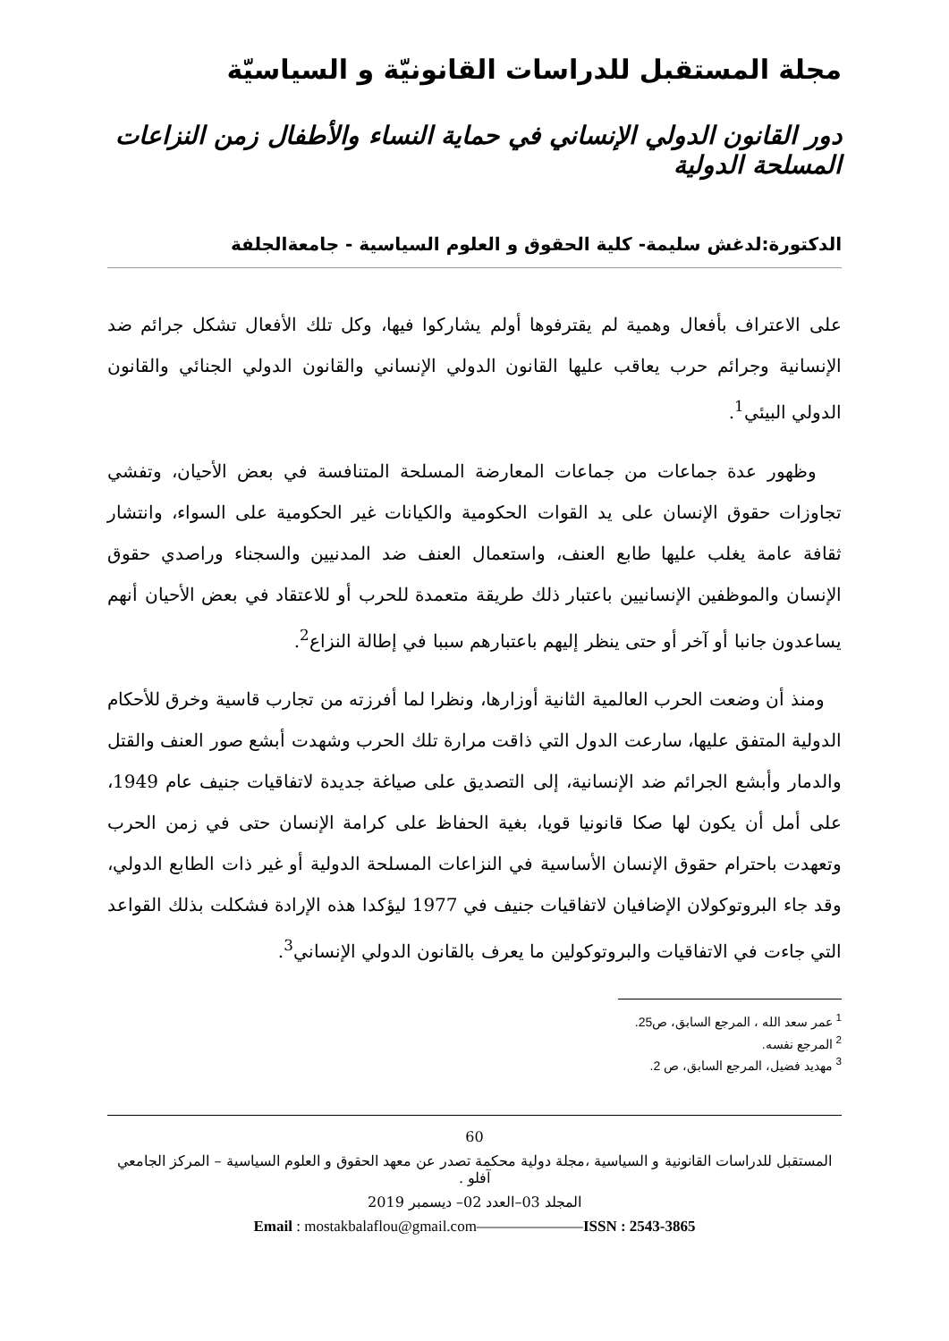مجلة المستقبل للدراسات القانونيّة و السياسيّة
دور القانون الدولي الإنساني في حماية النساء والأطفال زمن النزاعات المسلحة الدولية
الدكتورة:لدغش سليمة- كلية الحقوق و العلوم السياسية - جامعةالجلفة
على الاعتراف بأفعال وهمية لم يقترفوها أولم يشاركوا فيها، وكل تلك الأفعال تشكل جرائم ضد الإنسانية وجرائم حرب يعاقب عليها القانون الدولي الإنساني والقانون الدولي الجنائي والقانون الدولي البيئي<sup>1</sup>.
وظهور عدة جماعات من جماعات المعارضة المسلحة المتنافسة في بعض الأحيان، وتفشي تجاوزات حقوق الإنسان على يد القوات الحكومية والكيانات غير الحكومية على السواء، وانتشار ثقافة عامة يغلب عليها طابع العنف، واستعمال العنف ضد المدنيين والسجناء وراصدي حقوق الإنسان والموظفين الإنسانيين باعتبار ذلك طريقة متعمدة للحرب أو للاعتقاد في بعض الأحيان أنهم يساعدون جانبا أو آخر أو حتى ينظر إليهم باعتبارهم سببا في إطالة النزاع<sup>2</sup>.
ومنذ أن وضعت الحرب العالمية الثانية أوزارها، ونظرا لما أفرزته من تجارب قاسية وخرق للأحكام الدولية المتفق عليها، سارعت الدول التي ذاقت مرارة تلك الحرب وشهدت أبشع صور العنف والقتل والدمار وأبشع الجرائم ضد الإنسانية، إلى التصديق على صياغة جديدة لاتفاقيات جنيف عام 1949، على أمل أن يكون لها صكا قانونيا قويا، بغية الحفاظ على كرامة الإنسان حتى في زمن الحرب وتعهدت باحترام حقوق الإنسان الأساسية في النزاعات المسلحة الدولية أو غير ذات الطابع الدولي، وقد جاء البروتوكولان الإضافيان لاتفاقيات جنيف في 1977 ليؤكدا هذه الإرادة فشكلت بذلك القواعد التي جاءت في الاتفاقيات والبروتوكولين ما يعرف بالقانون الدولي الإنساني<sup>3</sup>.
<sup>1</sup> عمر سعد الله ، المرجع السابق، ص25.
<sup>2</sup> المرجع نفسه.
<sup>3</sup> مهديد فضيل، المرجع السابق، ص 2.
60
المستقبل للدراسات القانونية و السياسية ،مجلة دولية محكمة تصدر عن معهد الحقوق و العلوم السياسية – المركز الجامعي آفلو .
المجلد 03–العدد 02– ديسمبر 2019
Email : mostakbalaflou@gmail.com———————ISSN : 2543-3865